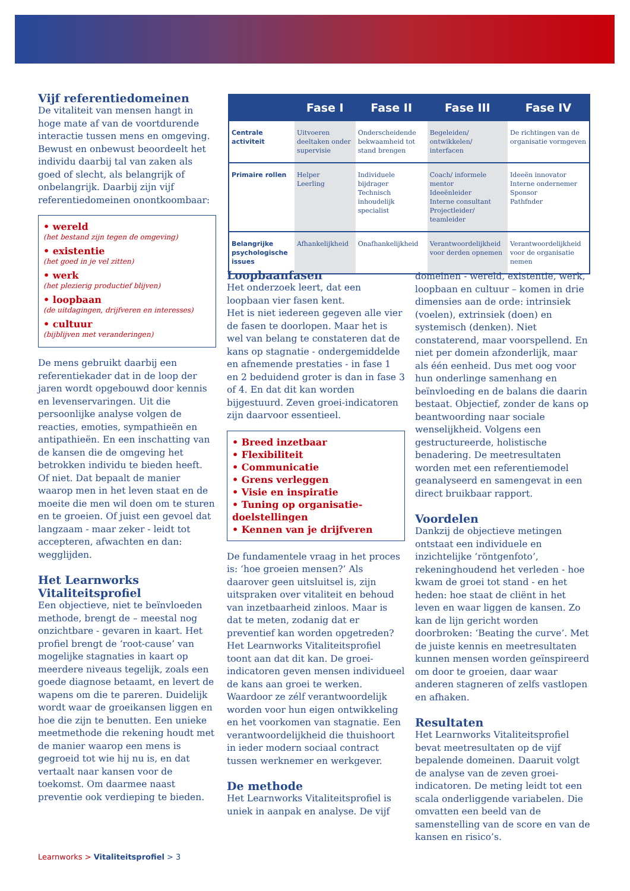Vijf referentiedomeinen
De vitaliteit van mensen hangt in hoge mate af van de voortdurende interactie tussen mens en omgeving. Bewust en onbewust beoordeelt het individu daarbij tal van zaken als goed of slecht, als belangrijk of onbelangrijk. Daarbij zijn vijf referentiedomeinen onontkoombaar:
• wereld
(het bestand zijn tegen de omgeving)
• existentie
(het goed in je vel zitten)
• werk
(het plezierig productief blijven)
• loopbaan
(de uitdagingen, drijfveren en interesses)
• cultuur
(bijblijven met veranderingen)
De mens gebruikt daarbij een referentiekader dat in de loop der jaren wordt opgebouwd door kennis en levenservaringen. Uit die persoonlijke analyse volgen de reacties, emoties, sympathieën en antipathieën. En een inschatting van de kansen die de omgeving het betrokken individu te bieden heeft. Of niet. Dat bepaalt de manier waarop men in het leven staat en de moeite die men wil doen om te sturen en te groeien. Of juist een gevoel dat langzaam - maar zeker - leidt tot accepteren, afwachten en dan: wegglijden.
Het Learnworks Vitaliteitsprofiel
Een objectieve, niet te beïnvloeden methode, brengt de – meestal nog onzichtbare - gevaren in kaart. Het profiel brengt de ‘root-cause’ van mogelijke stagnaties in kaart op meerdere niveaus tegelijk, zoals een goede diagnose betaamt, en levert de wapens om die te pareren. Duidelijk wordt waar de groeikansen liggen en hoe die zijn te benutten. Een unieke meetmethode die rekening houdt met de manier waarop een mens is gegroeid tot wie hij nu is, en dat vertaalt naar kansen voor de toekomst. Om daarmee naast preventie ook verdieping te bieden.
| | Fase I | Fase II | Fase III | Fase IV |
| --- | --- | --- | --- | --- |
| Centrale activiteit | Uitvoeren deeltaken onder supervisie | Onderscheidende bekwaamheid tot stand brengen | Begeleiden/ ontwikkelen/ interfacen | De richtingen van de organisatie vormgeven |
| Primaire rollen | Helper Leerling | Individuele bijdrager Technisch inhoudelijk specialist | Coach/ informele mentor Ideeënleider Interne consultant Projectleider/ teamleider | Ideeën innovator Interne ondernemer Sponsor Pathfnder |
| Belangrijke psychologische issues | Afhankelijkheid | Onafhankelijkheid | Verantwoordelijkheid voor derden opnemen | Verantwoordelijkheid voor de organisatie nemen |
Loopbaanfasen
Het onderzoek leert, dat een loopbaan vier fasen kent.
Het is niet iedereen gegeven alle vier de fasen te doorlopen. Maar het is wel van belang te constateren dat de kans op stagnatie - ondergemiddelde en afnemende prestaties - in fase 1 en 2 beduidend groter is dan in fase 3 of 4. En dat dit kan worden bijgestuurd. Zeven groei-indicatoren zijn daarvoor essentieel.
• Breed inzetbaar
• Flexibiliteit
• Communicatie
• Grens verleggen
• Visie en inspiratie
• Tuning op organisatie-doelstellingen
• Kennen van je drijfveren
De fundamentele vraag in het proces is: ‘hoe groeien mensen?’ Als daarover geen uitsluitsel is, zijn uitspraken over vitaliteit en behoud van inzetbaarheid zinloos. Maar is dat te meten, zodanig dat er preventief kan worden opgetreden? Het Learnworks Vitaliteitsprofiel toont aan dat dit kan. De groei-indicatoren geven mensen individueel de kans aan groei te werken. Waardoor ze zélf verantwoordelijk worden voor hun eigen ontwikkeling en het voorkomen van stagnatie. Een verantwoordelijkheid die thuishoort in ieder modern sociaal contract tussen werknemer en werkgever.
De methode
Het Learnworks Vitaliteitsprofiel is uniek in aanpak en analyse. De vijf
domeinen - wereld, existentie, werk, loopbaan en cultuur – komen in drie dimensies aan de orde: intrinsiek (voelen), extrinsiek (doen) en systemisch (denken). Niet constaterend, maar voorspellend. En niet per domein afzonderlijk, maar als één eenheid. Dus met oog voor hun onderlinge samenhang en beïnvloeding en de balans die daarin bestaat. Objectief, zonder de kans op beantwoording naar sociale wenselijkheid. Volgens een gestructureerde, holistische benadering. De meetresultaten worden met een referentiemodel geanalyseerd en samengevat in een direct bruikbaar rapport.
Voordelen
Dankzij de objectieve metingen ontstaat een individuele en inzichtelijke ‘röntgenfoto’, rekeninghoudend het verleden - hoe kwam de groei tot stand - en het heden: hoe staat de cliënt in het leven en waar liggen de kansen. Zo kan de lijn gericht worden doorbroken: ‘Beating the curve’. Met de juiste kennis en meetresultaten kunnen mensen worden geïnspireerd om door te groeien, daar waar anderen stagneren of zelfs vastlopen en afhaken.
Resultaten
Het Learnworks Vitaliteitsprofiel bevat meetresultaten op de vijf bepalende domeinen. Daaruit volgt de analyse van de zeven groei-indicatoren. De meting leidt tot een scala onderliggende variabelen. Die omvatten een beeld van de samenstelling van de score en van de kansen en risico’s.
Learnworks > Vitaliteitsprofiel > 3